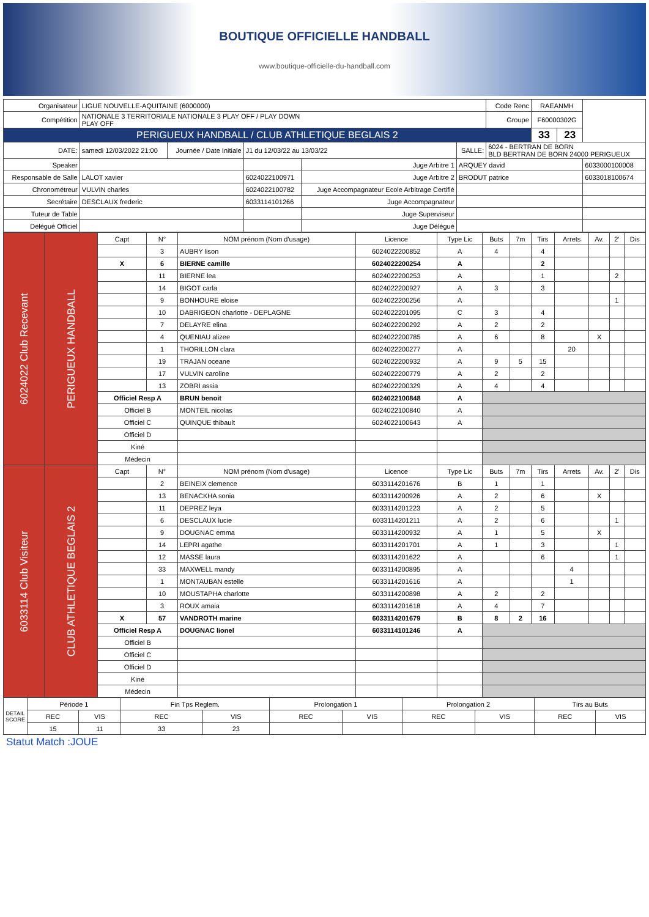BOUTIQUE OFFICIELLE HANDBALL
www.boutique-officielle-du-handball.com
| Organisateur | LIGUE NOUVELLE-AQUITAINE (6000000) | | | | | | Code Renc | RAEANMH | | |
| Compétition | NATIONALE 3 TERRITORIALE NATIONALE 3 PLAY OFF / PLAY DOWN PLAY OFF | | | | | | Groupe | F60000302G | | |
| PERIGUEUX HANDBALL / CLUB ATHLETIQUE BEGLAIS 2 | | | | | | | | 33 | 23 | |
| DATE: | samedi 12/03/2022 21:00 | Journée / Date Initiale | J1 du 12/03/22 au 13/03/22 | | SALLE: | 6024 - BERTRAN DE BORN BLD BERTRAN DE BORN 24000 PERIGUEUX | | | | |
| Speaker | | | | Juge Arbitre 1 | ARQUEY david | | | | | 6033000100008 |
| Responsable de Salle | LALOT xavier | | 6024022100971 | Juge Arbitre 2 | BRODUT patrice | | | | | 6033018100674 |
| Chronométreur | VULVIN charles | | 6024022100782 | Juge Accompagnateur Ecole Arbitrage Certifié | | | | | | |
| Secrétaire | DESCLAUX frederic | | 6033114101266 | Juge Accompagnateur | | | | | | |
| Tuteur de Table | | | | Juge Superviseur | | | | | | |
| Délégué Officiel | | | | Juge Délégué | | | | | | |
| 6024022 Club Recevant | PERIGUEUX HANDBALL | Capt | N° | NOM prénom (Nom d'usage) | Licence | Type Lic | Buts | 7m | Tirs | Arrets | Av. | 2' | Dis |
| | | | 3 | AUBRY lison | 6024022200852 | A | 4 | | 4 | | | | |
| | | X | 6 | BIERNE camille | 6024022200254 | A | | | 2 | | | | |
| | | | 11 | BIERNE lea | 6024022200253 | A | | | 1 | | | 2 | |
| | | | 14 | BIGOT carla | 6024022200927 | A | 3 | | 3 | | | | |
| | | | 9 | BONHOURE eloise | 6024022200256 | A | | | | | | 1 | |
| | | | 10 | DABRIGEON charlotte - DEPLAGNE | 6024022201095 | C | 3 | | 4 | | | | |
| | | | 7 | DELAYRE elina | 6024022200292 | A | 2 | | 2 | | | | |
| | | | 4 | QUENIAU alizee | 6024022200785 | A | 6 | | 8 | | X | | |
| | | | 1 | THORILLON clara | 6024022200277 | A | | | | 20 | | | |
| | | | 19 | TRAJAN oceane | 6024022200932 | A | 9 | 5 | 15 | | | | |
| | | | 17 | VULVIN caroline | 6024022200779 | A | 2 | | 2 | | | | |
| | | | 13 | ZOBRI assia | 6024022200329 | A | 4 | | 4 | | | | |
| | | Officiel Resp A | | BRUN benoit | 6024022100848 | A | | | | | | | |
| | | Officiel B | | MONTEIL nicolas | 6024022100840 | A | | | | | | | |
| | | Officiel C | | QUINQUE thibault | 6024022100643 | A | | | | | | | |
| | | Officiel D | | | | | | | | | | | |
| | | Kiné | | | | | | | | | | | |
| | | Médecin | | | | | | | | | | | |
| 6033114 Club Visiteur | CLUB ATHLETIQUE BEGLAIS 2 | Capt | N° | NOM prénom (Nom d'usage) | Licence | Type Lic | Buts | 7m | Tirs | Arrets | Av. | 2' | Dis |
| | | | 2 | BEINEIX clemence | 6033114201676 | B | 1 | | 1 | | | | |
| | | | 13 | BENACKHA sonia | 6033114200926 | A | 2 | | 6 | | X | | |
| | | | 11 | DEPREZ leya | 6033114201223 | A | 2 | | 5 | | | | |
| | | | 6 | DESCLAUX lucie | 6033114201211 | A | 2 | | 6 | | | 1 | |
| | | | 9 | DOUGNAC emma | 6033114200932 | A | 1 | | 5 | | X | | |
| | | | 14 | LEPRI agathe | 6033114201701 | A | 1 | | 3 | | | 1 | |
| | | | 12 | MASSE laura | 6033114201622 | A | | | 6 | | | 1 | |
| | | | 33 | MAXWELL mandy | 6033114200895 | A | | | | 4 | | | |
| | | | 1 | MONTAUBAN estelle | 6033114201616 | A | | | | 1 | | | |
| | | | 10 | MOUSTAPHA charlotte | 6033114200898 | A | 2 | | 2 | | | | |
| | | | 3 | ROUX amaia | 6033114201618 | A | 4 | | 7 | | | | |
| | | X | 57 | VANDROTH marine | 6033114201679 | B | 8 | 2 | 16 | | | | |
| | | Officiel Resp A | | DOUGNAC lionel | 6033114101246 | A | | | | | | | |
| | | Officiel B | | | | | | | | | | | |
| | | Officiel C | | | | | | | | | | | |
| | | Officiel D | | | | | | | | | | | |
| | | Kiné | | | | | | | | | | | |
| | | Médecin | | | | | | | | | | | |
| DETAIL SCORE | Période 1 | | Fin Tps Reglem. | | Prolongation 1 | | Prolongation 2 | | Tirs au Buts | |
| | REC | VIS | REC | VIS | REC | VIS | REC | VIS | REC | VIS |
| | 15 | 11 | 33 | 23 | | | | | | |
Statut Match :JOUE